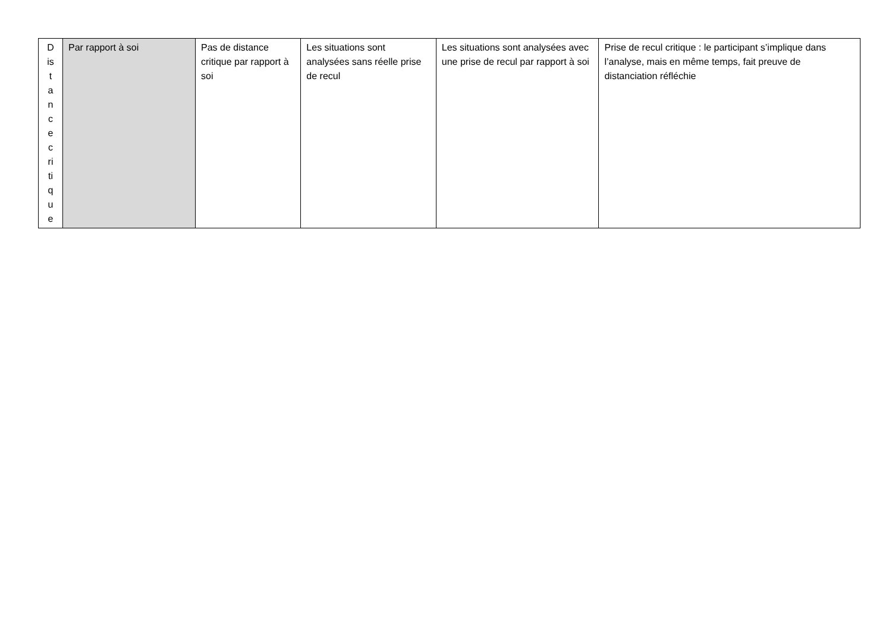| D is t a n c e c ri ti q u e | Par rapport à soi | Pas de distance critique par rapport à soi | Les situations sont analysées sans réelle prise de recul | Les situations sont analysées avec une prise de recul par rapport à soi | Prise de recul critique : le participant s’implique dans l’analyse, mais en même temps, fait preuve de distanciation réfléchie |